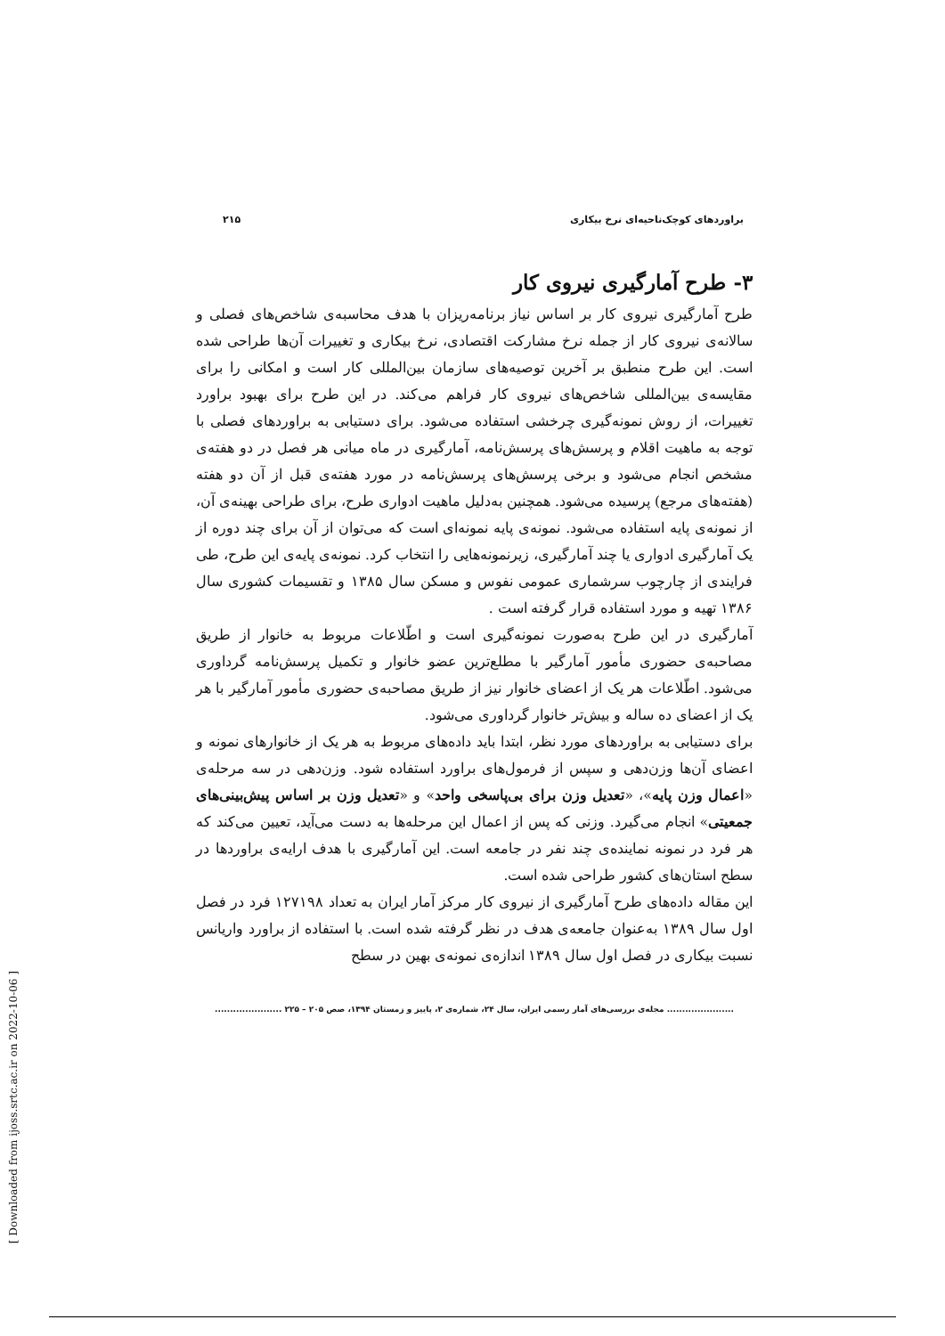[ Downloaded from ijoss.srtc.ac.ir on 2022-10-06 ]
براوردهای کوچک‌ناحیه‌ای نرخ بیکاری ۲۱۵
۳- طرح آمارگیری نیروی کار
طرح آمارگیری نیروی کار بر اساس نیاز برنامه‌ریزان با هدف محاسبه‌ی شاخص‌های فصلی و سالانه‌ی نیروی کار از جمله نرخ مشارکت اقتصادی، نرخ بیکاری و تغییرات آن‌ها طراحی شده است. این طرح منطبق بر آخرین توصیه‌های سازمان بین‌المللی کار است و امکانی را برای مقایسه‌ی بین‌المللی شاخص‌های نیروی کار فراهم می‌کند. در این طرح برای بهبود براورد تغییرات، از روش نمونه‌گیری چرخشی استفاده می‌شود. برای دستیابی به براوردهای فصلی با توجه به ماهیت اقلام و پرسش‌های پرسش‌نامه، آمارگیری در ماه میانی هر فصل در دو هفته‌ی مشخص انجام می‌شود و برخی پرسش‌های پرسش‌نامه در مورد هفته‌ی قبل از آن دو هفته (هفته‌های مرجع) پرسیده می‌شود. همچنین به‌دلیل ماهیت ادواری طرح، برای طراحی بهینه‌ی آن، از نمونه‌ی پایه استفاده می‌شود. نمونه‌ی پایه نمونه‌ای است که می‌توان از آن برای چند دوره از یک آمارگیری ادواری یا چند آمارگیری، زیرنمونه‌هایی را انتخاب کرد. نمونه‌ی پایه‌ی این طرح، طی فرایندی از چارچوب سرشماری عمومی نفوس و مسکن سال ۱۳۸۵ و تقسیمات کشوری سال ۱۳۸۶ تهیه و مورد استفاده قرار گرفته است .
آمارگیری در این طرح به‌صورت نمونه‌گیری است و اطّلاعات مربوط به خانوار از طریق مصاحبه‌ی حضوری مأمور آمارگیر با مطلع‌ترین عضو خانوار و تکمیل پرسش‌نامه گرداوری می‌شود. اطّلاعات هر یک از اعضای خانوار نیز از طریق مصاحبه‌ی حضوری مأمور آمارگیر با هر یک از اعضای ده ساله و بیش‌تر خانوار گرداوری می‌شود.
برای دستیابی به براوردهای مورد نظر، ابتدا باید داده‌های مربوط به هر یک از خانوارهای نمونه و اعضای آن‌ها وزن‌دهی و سپس از فرمول‌های براورد استفاده شود. وزن‌دهی در سه مرحله‌ی «اعمال وزن پایه»، «تعدیل وزن برای بی‌پاسخی واحد» و «تعدیل وزن بر اساس پیش‌بینی‌های جمعیتی» انجام می‌گیرد. وزنی که پس از اعمال این مرحله‌ها به دست می‌آید، تعیین می‌کند که هر فرد در نمونه نماینده‌ی چند نفر در جامعه است. این آمارگیری با هدف ارایه‌ی براوردها در سطح استان‌های کشور طراحی شده است.
این مقاله داده‌های طرح آمارگیری از نیروی کار مرکز آمار ایران به تعداد ۱۲۷۱۹۸ فرد در فصل اول سال ۱۳۸۹ به‌عنوان جامعه‌ی هدف در نظر گرفته شده است. با استفاده از براورد واریانس نسبت بیکاری در فصل اول سال ۱۳۸۹ اندازه‌ی نمونه‌ی بهین در سطح
...................... مجله‌ی بررسی‌های آمار رسمی ایران، سال ۲۴، شماره‌ی ۲، پاییز و زمستان ۱۳۹۴، صص ۲۰۵ – ۲۲۵ ......................